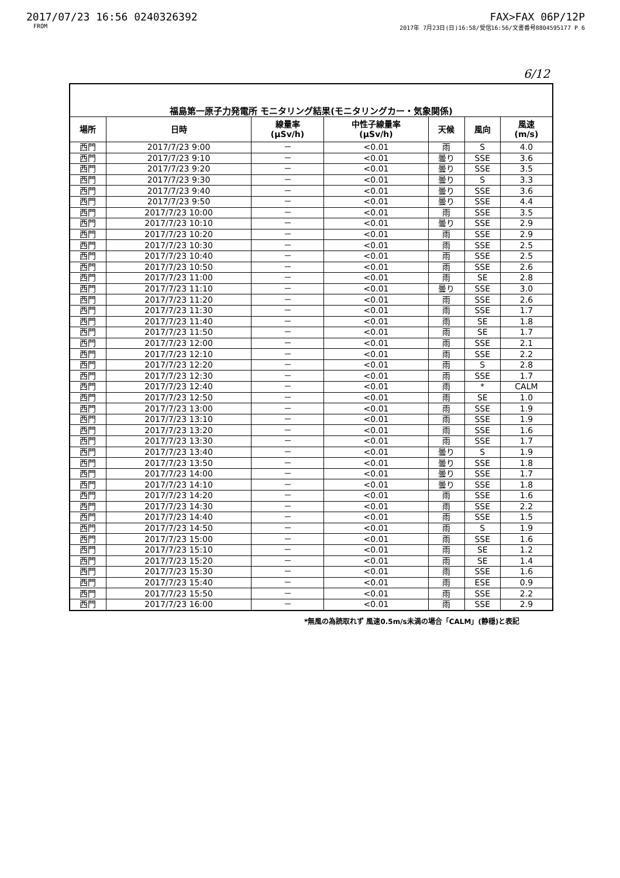2017/07/23 16:56 0240326392
FROM
FAX>FAX 06P/12P
2017年 7月23日(日)16:58/受信16:56/文書番号8804595177 P 6
6/12
| 福島第一原子力発電所 モニタリング結果(モニタリングカー・気象関係) | | | | | | |
| --- | --- | --- | --- | --- | --- | --- |
| 場所 | 日時 | 線量率 (μSv/h) | 中性子線量率 (μSv/h) | 天候 | 風向 | 風速 (m/s) |
| 西門 | 2017/7/23 9:00 | － | <0.01 | 雨 | S | 4.0 |
| 西門 | 2017/7/23 9:10 | － | <0.01 | 曇り | SSE | 3.6 |
| 西門 | 2017/7/23 9:20 | － | <0.01 | 曇り | SSE | 3.5 |
| 西門 | 2017/7/23 9:30 | － | <0.01 | 曇り | S | 3.3 |
| 西門 | 2017/7/23 9:40 | － | <0.01 | 曇り | SSE | 3.6 |
| 西門 | 2017/7/23 9:50 | － | <0.01 | 曇り | SSE | 4.4 |
| 西門 | 2017/7/23 10:00 | － | <0.01 | 雨 | SSE | 3.5 |
| 西門 | 2017/7/23 10:10 | － | <0.01 | 曇り | SSE | 2.9 |
| 西門 | 2017/7/23 10:20 | － | <0.01 | 雨 | SSE | 2.9 |
| 西門 | 2017/7/23 10:30 | － | <0.01 | 雨 | SSE | 2.5 |
| 西門 | 2017/7/23 10:40 | － | <0.01 | 雨 | SSE | 2.5 |
| 西門 | 2017/7/23 10:50 | － | <0.01 | 雨 | SSE | 2.6 |
| 西門 | 2017/7/23 11:00 | － | <0.01 | 雨 | SE | 2.8 |
| 西門 | 2017/7/23 11:10 | － | <0.01 | 曇り | SSE | 3.0 |
| 西門 | 2017/7/23 11:20 | － | <0.01 | 雨 | SSE | 2.6 |
| 西門 | 2017/7/23 11:30 | － | <0.01 | 雨 | SSE | 1.7 |
| 西門 | 2017/7/23 11:40 | － | <0.01 | 雨 | SE | 1.8 |
| 西門 | 2017/7/23 11:50 | － | <0.01 | 雨 | SE | 1.7 |
| 西門 | 2017/7/23 12:00 | － | <0.01 | 雨 | SSE | 2.1 |
| 西門 | 2017/7/23 12:10 | － | <0.01 | 雨 | SSE | 2.2 |
| 西門 | 2017/7/23 12:20 | － | <0.01 | 雨 | S | 2.8 |
| 西門 | 2017/7/23 12:30 | － | <0.01 | 雨 | SSE | 1.7 |
| 西門 | 2017/7/23 12:40 | － | <0.01 | 雨 | * | CALM |
| 西門 | 2017/7/23 12:50 | － | <0.01 | 雨 | SE | 1.0 |
| 西門 | 2017/7/23 13:00 | － | <0.01 | 雨 | SSE | 1.9 |
| 西門 | 2017/7/23 13:10 | － | <0.01 | 雨 | SSE | 1.9 |
| 西門 | 2017/7/23 13:20 | － | <0.01 | 雨 | SSE | 1.6 |
| 西門 | 2017/7/23 13:30 | － | <0.01 | 雨 | SSE | 1.7 |
| 西門 | 2017/7/23 13:40 | － | <0.01 | 曇り | S | 1.9 |
| 西門 | 2017/7/23 13:50 | － | <0.01 | 曇り | SSE | 1.8 |
| 西門 | 2017/7/23 14:00 | － | <0.01 | 曇り | SSE | 1.7 |
| 西門 | 2017/7/23 14:10 | － | <0.01 | 曇り | SSE | 1.8 |
| 西門 | 2017/7/23 14:20 | － | <0.01 | 雨 | SSE | 1.6 |
| 西門 | 2017/7/23 14:30 | － | <0.01 | 雨 | SSE | 2.2 |
| 西門 | 2017/7/23 14:40 | － | <0.01 | 雨 | SSE | 1.5 |
| 西門 | 2017/7/23 14:50 | － | <0.01 | 雨 | S | 1.9 |
| 西門 | 2017/7/23 15:00 | － | <0.01 | 雨 | SSE | 1.6 |
| 西門 | 2017/7/23 15:10 | － | <0.01 | 雨 | SE | 1.2 |
| 西門 | 2017/7/23 15:20 | － | <0.01 | 雨 | SE | 1.4 |
| 西門 | 2017/7/23 15:30 | － | <0.01 | 雨 | SSE | 1.6 |
| 西門 | 2017/7/23 15:40 | － | <0.01 | 雨 | ESE | 0.9 |
| 西門 | 2017/7/23 15:50 | － | <0.01 | 雨 | SSE | 2.2 |
| 西門 | 2017/7/23 16:00 | － | <0.01 | 雨 | SSE | 2.9 |
*無風の為読取れず 風速0.5m/s未満の場合「CALM」(静穏)と表記